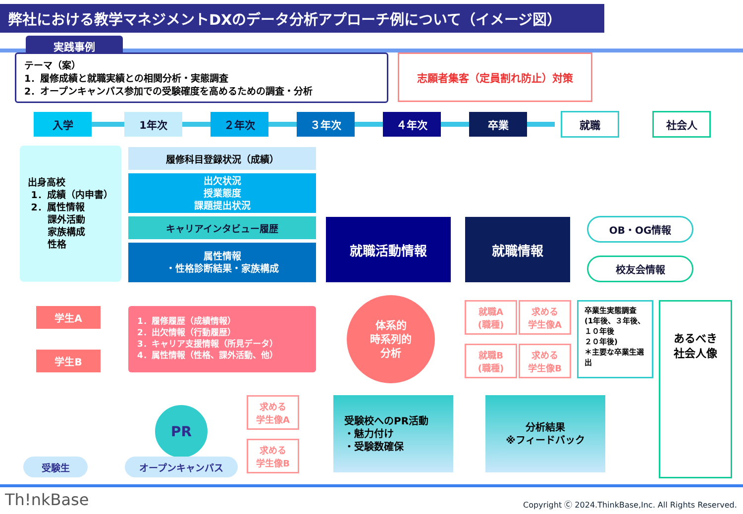弊社における教学マネジメントDXのデータ分析アプローチ例について（イメージ図）
実践事例
テーマ（案）
1．履修成績と就職実績との相関分析・実態調査
2．オープンキャンパス参加での受験確度を高めるための調査・分析
志願者集客（定員割れ防止）対策
入学 1年次 ２年次 ３年次 ４年次 卒業 就職 社会人
出身高校
1．成績（内申書）
2．属性情報
課外活動
家族構成
性格
履修科目登録状況（成績）
出欠状況
授業態度
課題提出状況
キャリアインタビュー履歴
属性情報
・性格診断結果・家族構成
就職活動情報 就職情報 OB・OG情報
校友会情報
学生A
学生B
1．履修履歴（成績情報）
2．出欠情報（行動履歴）
3．キャリア支援情報（所見データ）
4．属性情報（性格、課外活動、他）
体系的
時系列的
分析
就職A
(職種)
求める
学生像A
就職B
(職種)
求める
学生像B
卒業生実態調査
(1年後、３年後、１０年後
２０年後)
＊主要な卒業生選出
あるべき
社会人像
求める
学生像A
求める
学生像B
受験校へのPR活動
・魅力付け
・受験数確保
分析結果
※フィードバック
PR
受験生 オープンキャンパス
Th!nkBase
Copyright Ⓒ 2024.ThinkBase,Inc. All Rights Reserved.